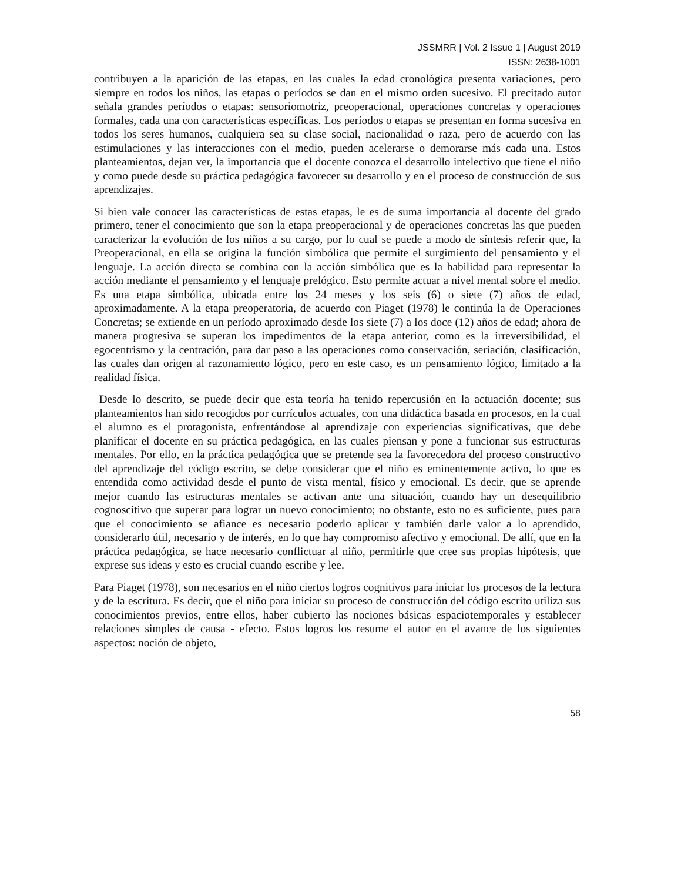JSSMRR | Vol. 2 Issue 1 | August 2019
ISSN: 2638-1001
contribuyen a la aparición de las etapas, en las cuales la edad cronológica presenta variaciones, pero siempre en todos los niños, las etapas o períodos se dan en el mismo orden sucesivo. El precitado autor señala grandes períodos o etapas: sensoriomotriz, preoperacional, operaciones concretas y operaciones formales, cada una con características específicas. Los períodos o etapas se presentan en forma sucesiva en todos los seres humanos, cualquiera sea su clase social, nacionalidad o raza, pero de acuerdo con las estimulaciones y las interacciones con el medio, pueden acelerarse o demorarse más cada una. Estos planteamientos, dejan ver, la importancia que el docente conozca el desarrollo intelectivo que tiene el niño y como puede desde su práctica pedagógica favorecer su desarrollo y en el proceso de construcción de sus aprendizajes.
Si bien vale conocer las características de estas etapas, le es de suma importancia al docente del grado primero, tener el conocimiento que son la etapa preoperacional y de operaciones concretas las que pueden caracterizar la evolución de los niños a su cargo, por lo cual se puede a modo de síntesis referir que, la Preoperacional, en ella se origina la función simbólica que permite el surgimiento del pensamiento y el lenguaje. La acción directa se combina con la acción simbólica que es la habilidad para representar la acción mediante el pensamiento y el lenguaje prelógico. Esto permite actuar a nivel mental sobre el medio. Es una etapa simbólica, ubicada entre los 24 meses y los seis (6) o siete (7) años de edad, aproximadamente. A la etapa preoperatoria, de acuerdo con Piaget (1978) le continúa la de Operaciones Concretas; se extiende en un período aproximado desde los siete (7) a los doce (12) años de edad; ahora de manera progresiva se superan los impedimentos de la etapa anterior, como es la irreversibilidad, el egocentrismo y la centración, para dar paso a las operaciones como conservación, seriación, clasificación, las cuales dan origen al razonamiento lógico, pero en este caso, es un pensamiento lógico, limitado a la realidad física.
Desde lo descrito, se puede decir que esta teoría ha tenido repercusión en la actuación docente; sus planteamientos han sido recogidos por currículos actuales, con una didáctica basada en procesos, en la cual el alumno es el protagonista, enfrentándose al aprendizaje con experiencias significativas, que debe planificar el docente en su práctica pedagógica, en las cuales piensan y pone a funcionar sus estructuras mentales. Por ello, en la práctica pedagógica que se pretende sea la favorecedora del proceso constructivo del aprendizaje del código escrito, se debe considerar que el niño es eminentemente activo, lo que es entendida como actividad desde el punto de vista mental, físico y emocional. Es decir, que se aprende mejor cuando las estructuras mentales se activan ante una situación, cuando hay un desequilibrio cognoscitivo que superar para lograr un nuevo conocimiento; no obstante, esto no es suficiente, pues para que el conocimiento se afiance es necesario poderlo aplicar y también darle valor a lo aprendido, considerarlo útil, necesario y de interés, en lo que hay compromiso afectivo y emocional. De allí, que en la práctica pedagógica, se hace necesario conflictuar al niño, permitirle que cree sus propias hipótesis, que exprese sus ideas y esto es crucial cuando escribe y lee.
Para Piaget (1978), son necesarios en el niño ciertos logros cognitivos para iniciar los procesos de la lectura y de la escritura. Es decir, que el niño para iniciar su proceso de construcción del código escrito utiliza sus conocimientos previos, entre ellos, haber cubierto las nociones básicas espaciotemporales y establecer relaciones simples de causa - efecto. Estos logros los resume el autor en el avance de los siguientes aspectos: noción de objeto,
58